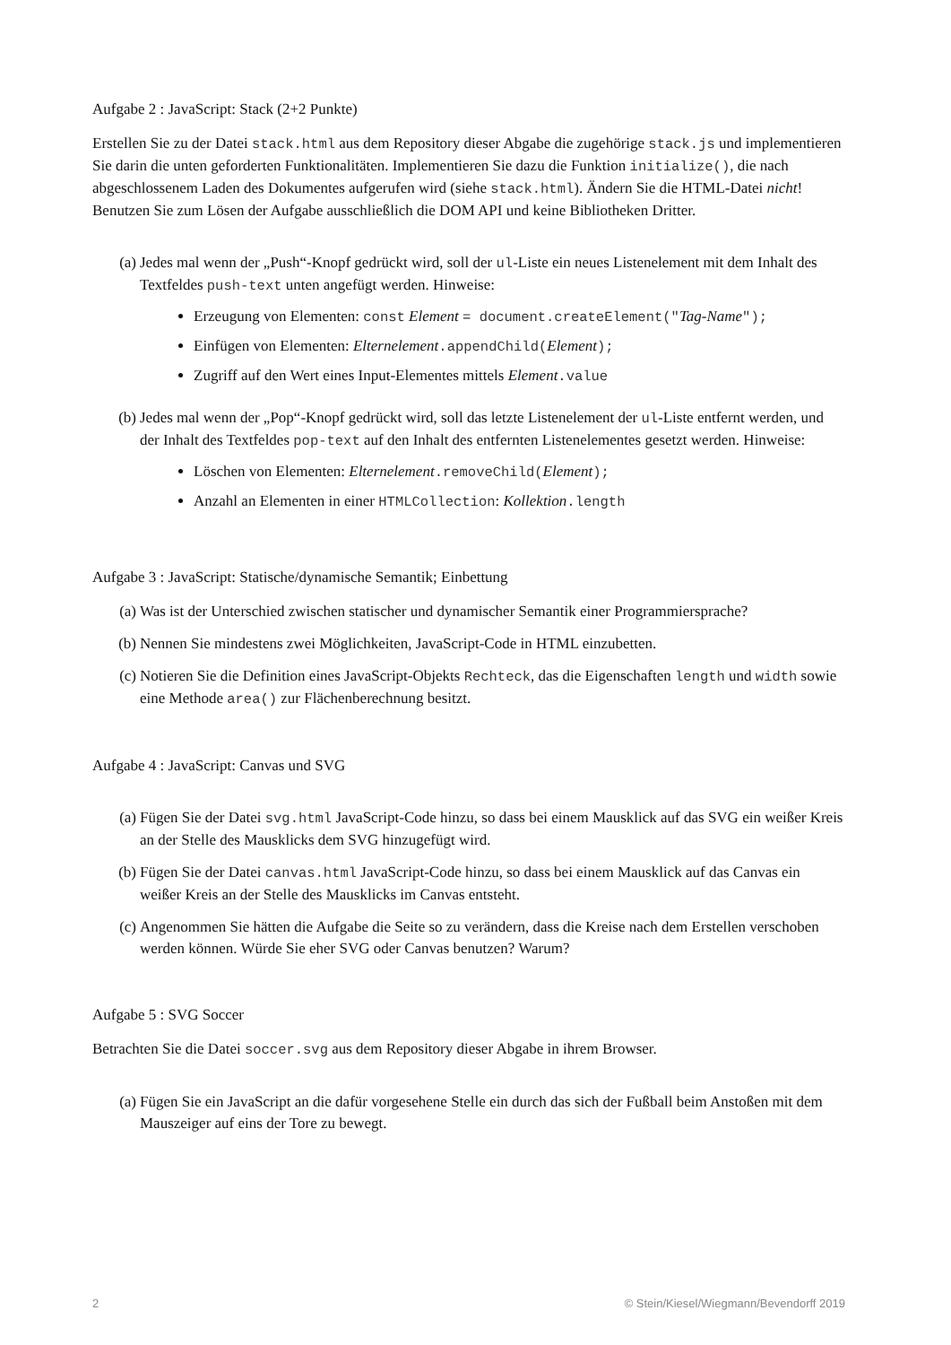Aufgabe 2 : JavaScript: Stack (2+2 Punkte)
Erstellen Sie zu der Datei stack.html aus dem Repository dieser Abgabe die zugehörige stack.js und implementieren Sie darin die unten geforderten Funktionalitäten. Implementieren Sie dazu die Funktion initialize(), die nach abgeschlossenem Laden des Dokumentes aufgerufen wird (siehe stack.html). Ändern Sie die HTML-Datei nicht! Benutzen Sie zum Lösen der Aufgabe ausschließlich die DOM API und keine Bibliotheken Dritter.
(a) Jedes mal wenn der „Push“-Knopf gedrückt wird, soll der ul-Liste ein neues Listenelement mit dem Inhalt des Textfeldes push-text unten angefügt werden. Hinweise:
Erzeugung von Elementen: const Element = document.createElement("Tag-Name");
Einfügen von Elementen: Elternelement.appendChild(Element);
Zugriff auf den Wert eines Input-Elementes mittels Element.value
(b) Jedes mal wenn der „Pop“-Knopf gedrückt wird, soll das letzte Listenelement der ul-Liste entfernt werden, und der Inhalt des Textfeldes pop-text auf den Inhalt des entfernten Listenelementes gesetzt werden. Hinweise:
Löschen von Elementen: Elternelement.removeChild(Element);
Anzahl an Elementen in einer HTMLCollection: Kollektion.length
Aufgabe 3 : JavaScript: Statische/dynamische Semantik; Einbettung
(a) Was ist der Unterschied zwischen statischer und dynamischer Semantik einer Programmiersprache?
(b) Nennen Sie mindestens zwei Möglichkeiten, JavaScript-Code in HTML einzubetten.
(c) Notieren Sie die Definition eines JavaScript-Objekts Rechteck, das die Eigenschaften length und width sowie eine Methode area() zur Flächenberechnung besitzt.
Aufgabe 4 : JavaScript: Canvas und SVG
(a) Fügen Sie der Datei svg.html JavaScript-Code hinzu, so dass bei einem Mausklick auf das SVG ein weißer Kreis an der Stelle des Mausklicks dem SVG hinzugefügt wird.
(b) Fügen Sie der Datei canvas.html JavaScript-Code hinzu, so dass bei einem Mausklick auf das Canvas ein weißer Kreis an der Stelle des Mausklicks im Canvas entsteht.
(c) Angenommen Sie hätten die Aufgabe die Seite so zu verändern, dass die Kreise nach dem Erstellen verschoben werden können. Würde Sie eher SVG oder Canvas benutzen? Warum?
Aufgabe 5 : SVG Soccer
Betrachten Sie die Datei soccer.svg aus dem Repository dieser Abgabe in ihrem Browser.
(a) Fügen Sie ein JavaScript an die dafür vorgesehene Stelle ein durch das sich der Fußball beim Anstoßen mit dem Mauszeiger auf eins der Tore zu bewegt.
2 © Stein/Kiesel/Wiegmann/Bevendorff 2019